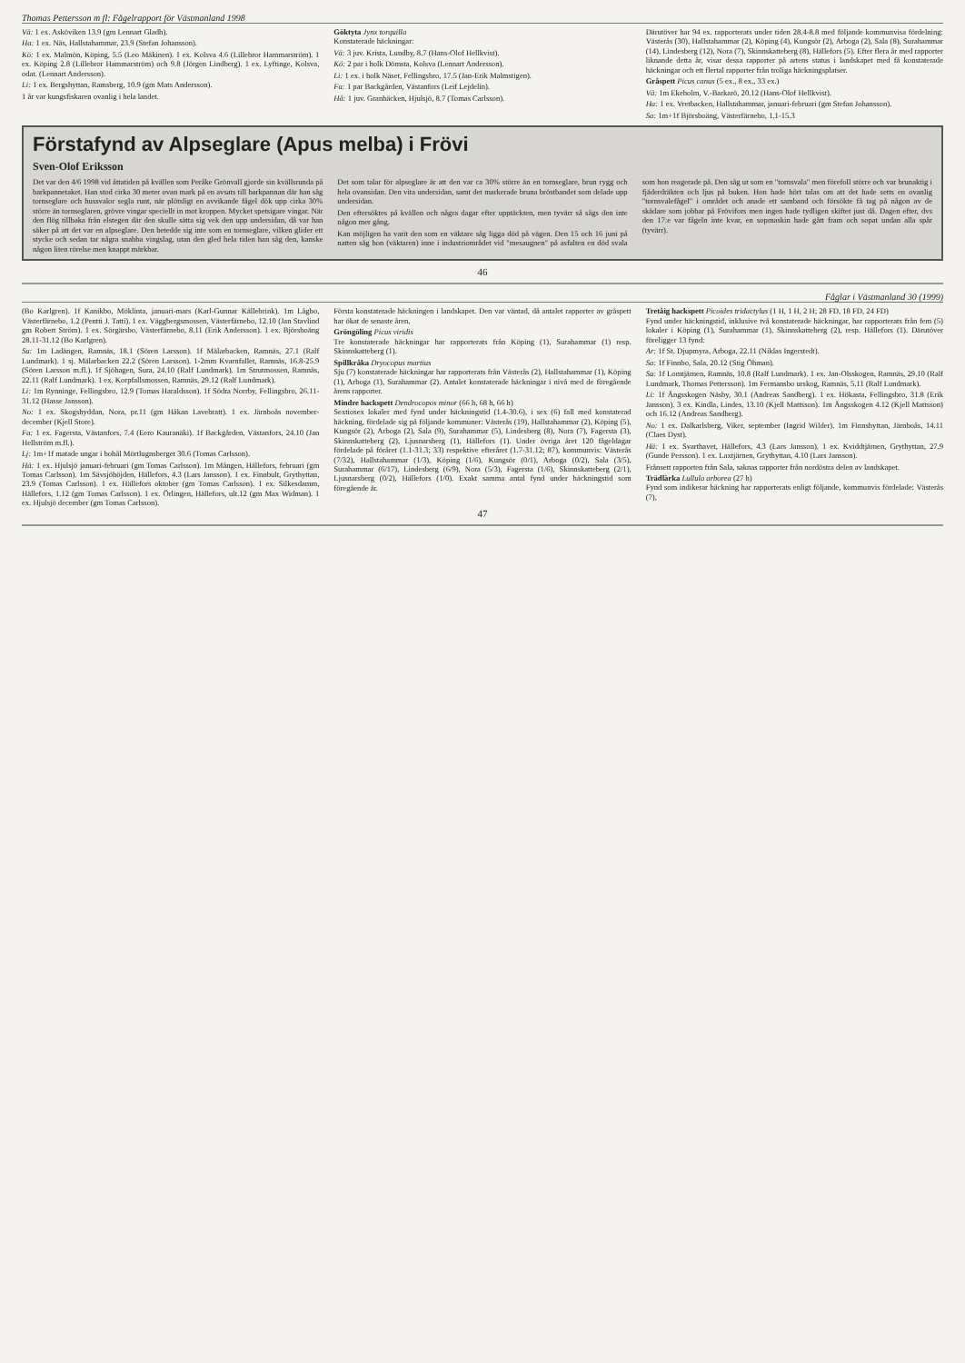Thomas Pettersson m fl: Fågelrapport för Västmanland 1998
Vä: 1 ex. Asköviken 13.9 (gm Lennart Gladh).
Ha: 1 ex. Näs, Hallstahammar, 23.9 (Stefan Johansson).
Kö: 1 ex. Malmön, Köping, 5.5 (Leo Mäkinen). 1 ex. Kolsva 4.6 (Lillebror Hammarström). 1 ex. Köping 2.8 (Lillebror Hammarström) och 9.8 (Jörgen Lindberg). 1 ex. Lyftinge, Kolsva, odat. (Lennart Andersson).
Li: 1 ex. Bergshyttan, Ramsberg, 10.9 (gm Mats Andersson).
1 år var kungsfiskaren ovanlig i hela landet.
Göktyta Jynx torquilla
Konstaterade häckningar:
Vä: 3 juv. Krista, Lundby, 8.7 (Hans-Olof Hellkvist).
Kö: 2 par i holk Dömsta, Kolsva (Lennart Andersson).
Li: 1 ex. i holk Näset, Fellingsbro, 17.5 (Jan-Erik Malmstigen).
Fa: 1 par Backgården, Västanfors (Leif Lejdelin).
Hå: 1 juv. Granbäcken, Hjulsjö, 8.7 (Tomas Carlsson).
Därutöver har 94 ex. rapporterats under tiden 28.4-8.8 med följande kommunvisa fördelning: Västerås (30), Hallstahammar (2), Köping (4), Kungsör (2), Arboga (2), Sala (8), Surahammar (14), Lindesberg (12), Nora (7), Skinnskatteberg (8), Hällefors (5). Efter flera år med rapporter liknande detta år, visar dessa rapporter på artens status i landskapet med få konstaterade häckningar och ett flertal rapporter från troliga häckningsplatser.
Gråspett Picus canus (5 ex., 8 ex., 33 ex.)
Vä: 1m Ekeholm, V.-Barkarö, 20.12 (Hans-Olof Hellkvist).
Ha: 1 ex. Vretbacken, Hallstahammar, januari-februari (gm Stefan Johansson).
Sa: 1m+1f Björsboäng, Västerfärnebo, 1.1-15.3
Förstafynd av Alpseglare (Apus melba) i Frövi
Sven-Olof Eriksson
Det var den 4/6 1998 vid åttatiden på kvällen som Peråke Grönvall gjorde sin kvällsrunda på barkpannetaket. Han stod cirka 30 meter ovan mark på en avsats till barkpannan där han såg tornseglare och hussvalor segla runt, när plötsligt en avvikande fågel dök upp cirka 30% större än tornseglaren, grövre vingar speciellt in mot kroppen. Mycket spetsigare vingar. När den flög tillbaka från elstegen där den skulle sätta sig vek den upp undersidan, då var han säker på att det var en alpseglare. Den betedde sig inte som en tornseglare, vilken glider ett stycke och sedan tar några snabba vingslag, utan den gled hela tiden han såg den, kanske någon liten rörelse men knappt märkbar.
Det som talar för alpseglare är att den var ca 30% större än en tornseglare, brun rygg och hela ovansidan. Den vita undersidan, samt det markerade bruna bröstbandet som delade upp undersidan.
Den eftersöktes på kvällen och några dagar efter upptäckten, men tyvärr så sågs den inte någon mer gång.
Kan möjligen ha varit den som en väktare såg ligga död på vägen. Den 15 och 16 juni på natten såg hon (väktaren) inne i industriområdet vid "mesaugnen" på asfalten en död svala som hon reagerade på. Den såg ut som en "tornsvala" men förefoll större och var brunaktig i fjäderdräkten och ljus på buken. Hon hade hört talas om att det hade setts en ovanlig "tornsvalefågel" i området och anade ett samband och försökte få tag på någon av de skädare som jobbar på Frövifors men ingen hade tydligen skiftet just då. Dagen efter, dvs den 17:e var fågeln inte kvar, en sopmaskin hade gått fram och sopat undan alla spår (tyvärr).
46
Fåglar i Västmanland 30 (1999)
(Bo Karlgren). 1f Kanikbo, Möklinta, januari-mars (Karl-Gunnar Källebrink). 1m Lågbo, Västerfärnebo, 1.2 (Pentti J. Tatti). 1 ex. Väggbergsmossen, Västerfärnebo, 12.10 (Jan Stavlind gm Robert Ström). 1 ex. Sörgärsbo, Västerfärnebo, 8.11 (Erik Andersson). 1 ex. Björsboäng 28.11-31.12 (Bo Karlgren).
Su: 1m Ladängen, Ramnäs, 18.1 (Sören Larsson). 1f Mälarbacken, Ramnäs, 27.1 (Ralf Lundmark). 1 sj. Mälarbacken 22.2 (Sören Larsson). 1-2mm Kvarnfallet, Ramnäs, 16.8-25.9 (Sören Larsson m.fl.). 1f Sjöhagen, Sura, 24.10 (Ralf Lundmark). 1m Strutmossen, Ramnäs, 22.11 (Ralf Lundmark). 1 ex. Korpfallsmossen, Ramnäs, 29.12 (Ralf Lundmark).
Li: 1m Rynninge, Fellingsbro, 12.9 (Tomas Haraldsson). 1f Södra Norrby, Fellingsbro, 26.11-31.12 (Hasse Jansson).
No: 1 ex. Skogshyddan, Nora, pr.11 (gm Håkan Lavebratt). 1 ex. Järnboås november-december (Kjell Store).
Fa: 1 ex. Fagersta, Västanfors, 7.4 (Eero Kauranäki). 1f Backgården, Västanfors, 24.10 (Jan Hellström m.fl.).
Lj: 1m+1f matade ungar i bohål Mörtlugnsberget 30.6 (Tomas Carlsson).
Hä: 1 ex. Hjulsjö januari-februari (gm Tomas Carlsson). 1m Mången, Hällefors, februari (gm Tomas Carlsson). 1m Sävsjöhöjden, Hällefors, 4.3 (Lars Jansson). 1 ex. Finnbult, Grythyttan, 23.9 (Tomas Carlsson). 1 ex. Hällefors oktober (gm Tomas Carlsson). 1 ex. Silkesdamm, Hällefors, 1.12 (gm Tomas Carlsson). 1 ex. Örlingen, Hällefors, ult.12 (gm Max Widman). 1 ex. Hjulsjö december (gm Tomas Carlsson).
Första konstaterade häckningen i landskapet. Den var väntad, då antalet rapporter av gråspett har ökat de senaste åren.
Gröngöling Picus viridis
Tre konstaterade häckningar har rapporterats från Köping (1), Surahammar (1) resp. Skinnskatteberg (1).
Spillkråka Dryocopus martius
Sju (7) konstaterade häckningar har rapporterats från Västerås (2), Hallstahammar (1), Köping (1), Arboga (1), Surahammar (2). Antalet konstaterade häckningar i nivå med de föregående årens rapporter.
Mindre hackspett Dendrocopos minor (66 h, 68 h, 66 h)
Sextiosex lokaler med fynd under häckningstid (1.4-30.6), i sex (6) fall med konstaterad häckning, fördelade sig på följande kommuner: Västerås (19), Hallstahammar (2), Köping (5), Kungsör (2), Arboga (2), Sala (9), Surahammar (5), Lindesberg (8), Nora (7), Fagersta (3), Skinnskatteberg (2), Ljusnarsberg (1), Hällefors (1). Under övriga året 120 fågeldagar fördelade på föråret (1.1-31.3; 33) respektive efteråret (1.7-31.12; 87), kommunvis: Västerås (7/32), Hallstahammar (1/3), Köping (1/6), Kungsör (0/1), Arboga (0/2), Sala (3/5), Surahammar (6/17), Lindesberg (6/9), Nora (5/3), Fagersta (1/6), Skinnskatteberg (2/1), Ljusnarsberg (0/2), Hällefors (1/0). Exakt samma antal fynd under häckningstid som föregående år.
Tretåig hackspett Picoides tridactylus (1 H, 1 H, 2 H; 28 FD, 18 FD, 24 FD)
Fynd under häckningstid, inklusive två konstaterade häckningar, har rapporterats från fem (5) lokaler i Köping (1), Surahammar (1), Skinnskatteberg (2), resp. Hällefors (1). Därutöver föreligger 13 fynd:
Ar: 1f St. Djupmyra, Arboga, 22.11 (Niklas Ingerstedt).
Sa: 1f Finnbo, Sala, 20.12 (Stig Öhman).
Su: 1f Lomtjärnen, Ramnäs, 10.8 (Ralf Lundmark). 1 ex. Jan-Olsskogen, Ramnäs, 29.10 (Ralf Lundmark, Thomas Pettersson). 1m Fermansbo urskog, Ramnäs, 5.11 (Ralf Lundmark).
Li: 1f Ängsskogen Näsby, 30.1 (Andreas Sandberg). 1 ex. Hökasta, Fellingsbro, 31.8 (Erik Jansson). 3 ex. Kindla, Lindes, 13.10 (Kjell Mattsson). 1m Ängsskogen 4.12 (Kjell Mattsson) och 16.12 (Andreas Sandberg).
No: 1 ex. Dalkarlsberg, Viker, september (Ingrid Wilder). 1m Finnshyttan, Järnboås, 14.11 (Claes Dyst).
Hä: 1 ex. Svarthavet, Hällefors, 4.3 (Lars Jansson). 1 ex. Kviddtjärnen, Grythyttan, 27.9 (Gunde Persson). 1 ex. Laxtjärnen, Grythyttan, 4.10 (Lars Jansson).
Frånsett rapporten från Sala, saknas rapporter från nordöstra delen av landskapet.
Trädlärka Lullula arborea (27 h)
Fynd som indikerar häckning har rapporterats enligt följande, kommunvis fördelade: Västerås (7),
47